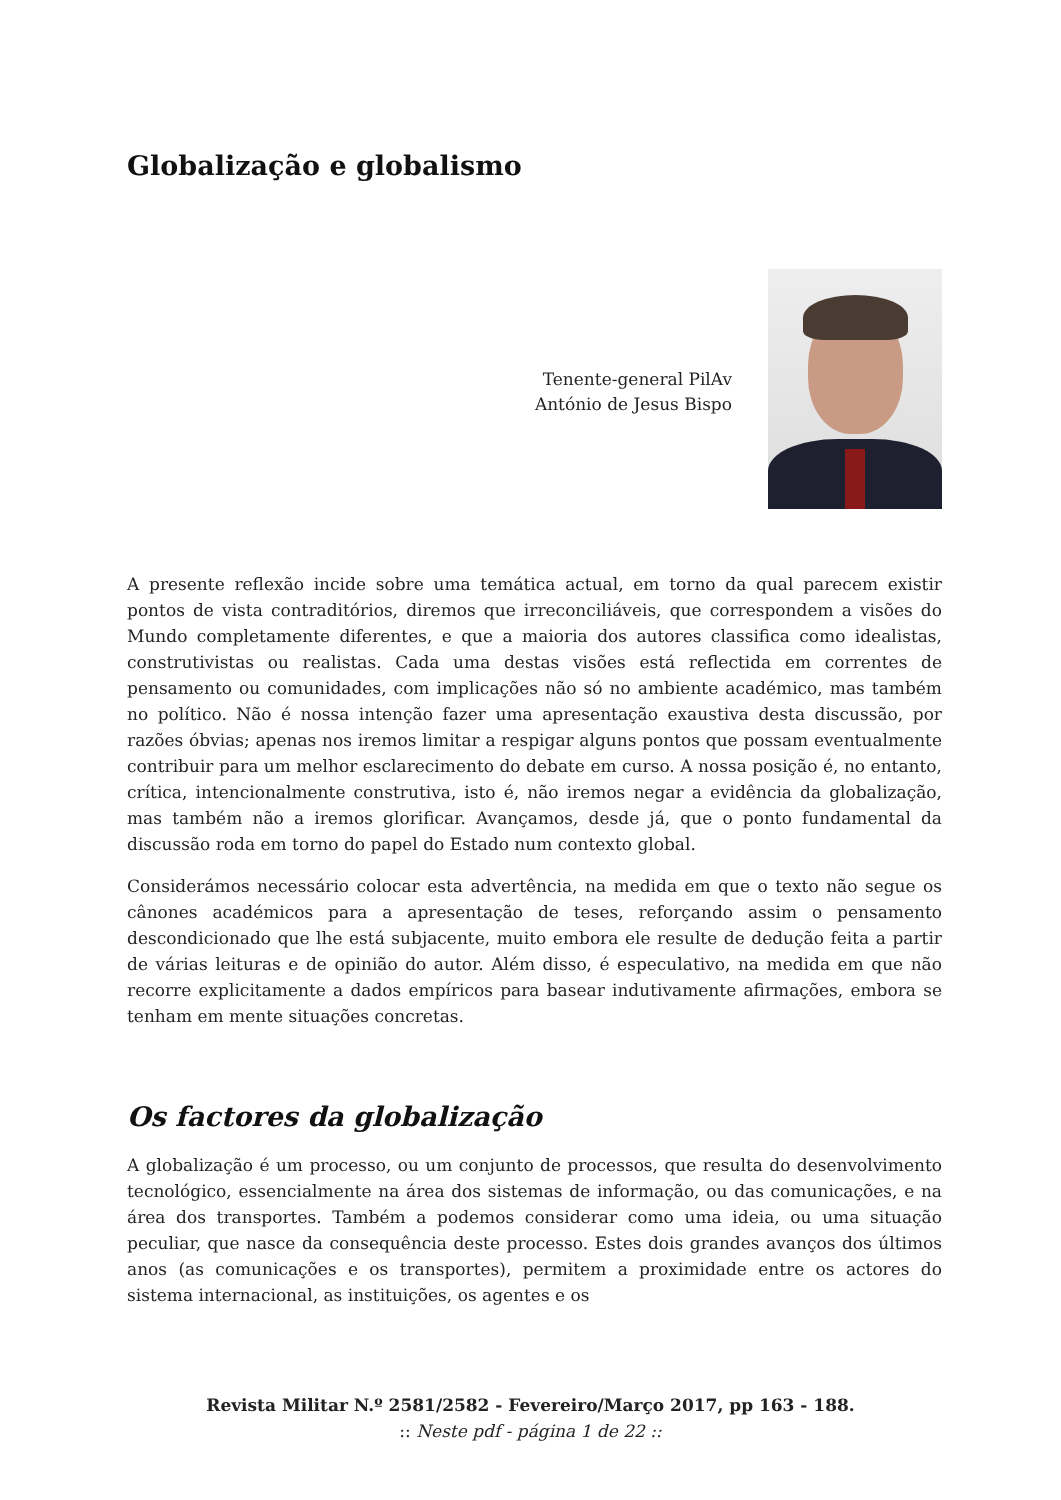Globalização e globalismo
Tenente-general PilAv
António de Jesus Bispo
A presente reflexão incide sobre uma temática actual, em torno da qual parecem existir pontos de vista contraditórios, diremos que irreconciliáveis, que correspondem a visões do Mundo completamente diferentes, e que a maioria dos autores classifica como idealistas, construtivistas ou realistas. Cada uma destas visões está reflectida em correntes de pensamento ou comunidades, com implicações não só no ambiente académico, mas também no político. Não é nossa intenção fazer uma apresentação exaustiva desta discussão, por razões óbvias; apenas nos iremos limitar a respigar alguns pontos que possam eventualmente contribuir para um melhor esclarecimento do debate em curso. A nossa posição é, no entanto, crítica, intencionalmente construtiva, isto é, não iremos negar a evidência da globalização, mas também não a iremos glorificar. Avançamos, desde já, que o ponto fundamental da discussão roda em torno do papel do Estado num contexto global.
Considerámos necessário colocar esta advertência, na medida em que o texto não segue os cânones académicos para a apresentação de teses, reforçando assim o pensamento descondicionado que lhe está subjacente, muito embora ele resulte de dedução feita a partir de várias leituras e de opinião do autor. Além disso, é especulativo, na medida em que não recorre explicitamente a dados empíricos para basear indutivamente afirmações, embora se tenham em mente situações concretas.
Os factores da globalização
A globalização é um processo, ou um conjunto de processos, que resulta do desenvolvimento tecnológico, essencialmente na área dos sistemas de informação, ou das comunicações, e na área dos transportes. Também a podemos considerar como uma ideia, ou uma situação peculiar, que nasce da consequência deste processo. Estes dois grandes avanços dos últimos anos (as comunicações e os transportes), permitem a proximidade entre os actores do sistema internacional, as instituições, os agentes e os
Revista Militar N.º 2581/2582 - Fevereiro/Março 2017, pp 163 - 188.
:: Neste pdf - página 1 de 22 ::